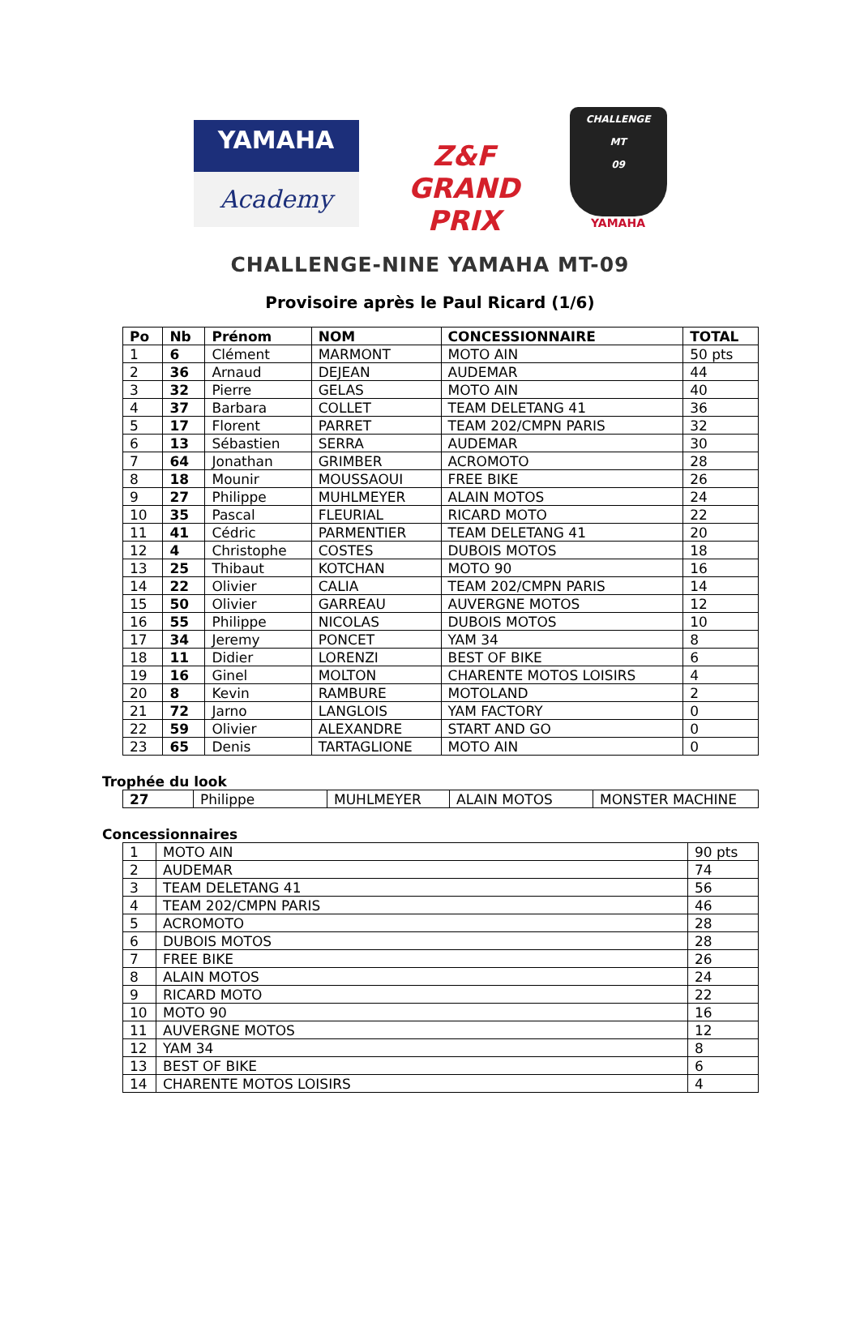YAMAHA
Academy
Z&F GRAND PRIX
CHALLENGE
MT
09
YAMAHA
CHALLENGE-NINE YAMAHA MT-09
Provisoire après le Paul Ricard (1/6)
| Po | Nb | Prénom | NOM | CONCESSIONNAIRE | TOTAL |
| --- | --- | --- | --- | --- | --- |
| 1 | 6 | Clément | MARMONT | MOTO AIN | 50 pts |
| 2 | 36 | Arnaud | DEJEAN | AUDEMAR | 44 |
| 3 | 32 | Pierre | GELAS | MOTO AIN | 40 |
| 4 | 37 | Barbara | COLLET | TEAM DELETANG 41 | 36 |
| 5 | 17 | Florent | PARRET | TEAM 202/CMPN PARIS | 32 |
| 6 | 13 | Sébastien | SERRA | AUDEMAR | 30 |
| 7 | 64 | Jonathan | GRIMBER | ACROMOTO | 28 |
| 8 | 18 | Mounir | MOUSSAOUI | FREE BIKE | 26 |
| 9 | 27 | Philippe | MUHLMEYER | ALAIN MOTOS | 24 |
| 10 | 35 | Pascal | FLEURIAL | RICARD MOTO | 22 |
| 11 | 41 | Cédric | PARMENTIER | TEAM DELETANG 41 | 20 |
| 12 | 4 | Christophe | COSTES | DUBOIS MOTOS | 18 |
| 13 | 25 | Thibaut | KOTCHAN | MOTO 90 | 16 |
| 14 | 22 | Olivier | CALIA | TEAM 202/CMPN PARIS | 14 |
| 15 | 50 | Olivier | GARREAU | AUVERGNE MOTOS | 12 |
| 16 | 55 | Philippe | NICOLAS | DUBOIS MOTOS | 10 |
| 17 | 34 | Jeremy | PONCET | YAM 34 | 8 |
| 18 | 11 | Didier | LORENZI | BEST OF BIKE | 6 |
| 19 | 16 | Ginel | MOLTON | CHARENTE MOTOS LOISIRS | 4 |
| 20 | 8 | Kevin | RAMBURE | MOTOLAND | 2 |
| 21 | 72 | Jarno | LANGLOIS | YAM FACTORY | 0 |
| 22 | 59 | Olivier | ALEXANDRE | START AND GO | 0 |
| 23 | 65 | Denis | TARTAGLIONE | MOTO AIN | 0 |
Trophée du look
| 27 | Philippe | MUHLMEYER | ALAIN MOTOS | MONSTER MACHINE |
Concessionnaires
| 1 | MOTO AIN | 90 pts |
| 2 | AUDEMAR | 74 |
| 3 | TEAM DELETANG 41 | 56 |
| 4 | TEAM 202/CMPN PARIS | 46 |
| 5 | ACROMOTO | 28 |
| 6 | DUBOIS MOTOS | 28 |
| 7 | FREE BIKE | 26 |
| 8 | ALAIN MOTOS | 24 |
| 9 | RICARD MOTO | 22 |
| 10 | MOTO 90 | 16 |
| 11 | AUVERGNE MOTOS | 12 |
| 12 | YAM 34 | 8 |
| 13 | BEST OF BIKE | 6 |
| 14 | CHARENTE MOTOS LOISIRS | 4 |